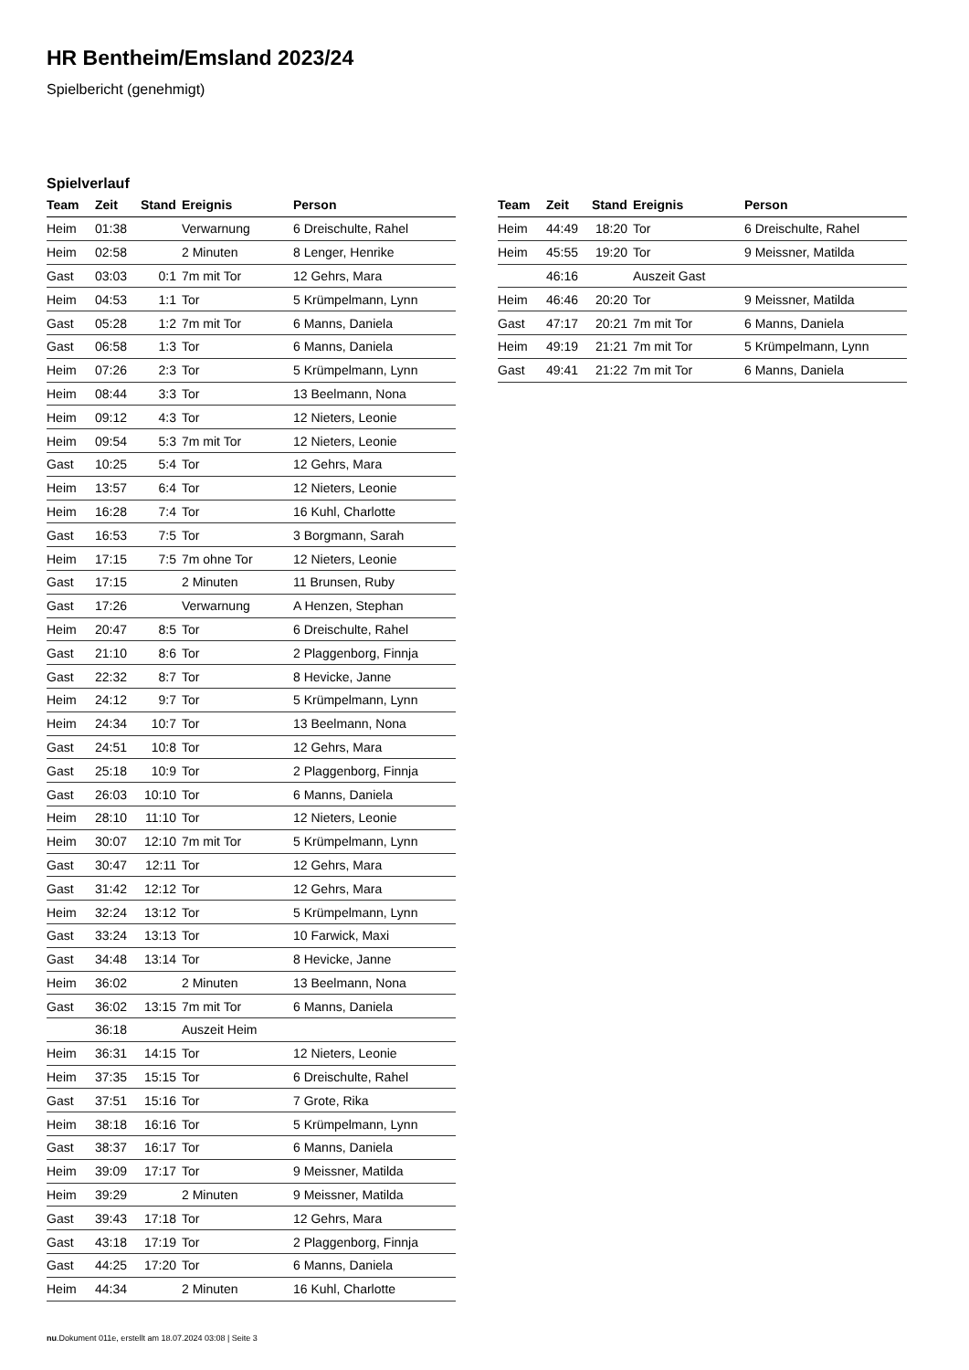HR Bentheim/Emsland 2023/24
Spielbericht (genehmigt)
Spielverlauf
| Team | Zeit | Stand | Ereignis | Person |
| --- | --- | --- | --- | --- |
| Heim | 01:38 | | Verwarnung | 6 Dreischulte, Rahel |
| Heim | 02:58 | | 2 Minuten | 8 Lenger, Henrike |
| Gast | 03:03 | 0:1 | 7m mit Tor | 12 Gehrs, Mara |
| Heim | 04:53 | 1:1 | Tor | 5 Krümpelmann, Lynn |
| Gast | 05:28 | 1:2 | 7m mit Tor | 6 Manns, Daniela |
| Gast | 06:58 | 1:3 | Tor | 6 Manns, Daniela |
| Heim | 07:26 | 2:3 | Tor | 5 Krümpelmann, Lynn |
| Heim | 08:44 | 3:3 | Tor | 13 Beelmann, Nona |
| Heim | 09:12 | 4:3 | Tor | 12 Nieters, Leonie |
| Heim | 09:54 | 5:3 | 7m mit Tor | 12 Nieters, Leonie |
| Gast | 10:25 | 5:4 | Tor | 12 Gehrs, Mara |
| Heim | 13:57 | 6:4 | Tor | 12 Nieters, Leonie |
| Heim | 16:28 | 7:4 | Tor | 16 Kuhl, Charlotte |
| Gast | 16:53 | 7:5 | Tor | 3 Borgmann, Sarah |
| Heim | 17:15 | 7:5 | 7m ohne Tor | 12 Nieters, Leonie |
| Gast | 17:15 | | 2 Minuten | 11 Brunsen, Ruby |
| Gast | 17:26 | | Verwarnung | A Henzen, Stephan |
| Heim | 20:47 | 8:5 | Tor | 6 Dreischulte, Rahel |
| Gast | 21:10 | 8:6 | Tor | 2 Plaggenborg, Finnja |
| Gast | 22:32 | 8:7 | Tor | 8 Hevicke, Janne |
| Heim | 24:12 | 9:7 | Tor | 5 Krümpelmann, Lynn |
| Heim | 24:34 | 10:7 | Tor | 13 Beelmann, Nona |
| Gast | 24:51 | 10:8 | Tor | 12 Gehrs, Mara |
| Gast | 25:18 | 10:9 | Tor | 2 Plaggenborg, Finnja |
| Gast | 26:03 | 10:10 | Tor | 6 Manns, Daniela |
| Heim | 28:10 | 11:10 | Tor | 12 Nieters, Leonie |
| Heim | 30:07 | 12:10 | 7m mit Tor | 5 Krümpelmann, Lynn |
| Gast | 30:47 | 12:11 | Tor | 12 Gehrs, Mara |
| Gast | 31:42 | 12:12 | Tor | 12 Gehrs, Mara |
| Heim | 32:24 | 13:12 | Tor | 5 Krümpelmann, Lynn |
| Gast | 33:24 | 13:13 | Tor | 10 Farwick, Maxi |
| Gast | 34:48 | 13:14 | Tor | 8 Hevicke, Janne |
| Heim | 36:02 | | 2 Minuten | 13 Beelmann, Nona |
| Gast | 36:02 | 13:15 | 7m mit Tor | 6 Manns, Daniela |
| | 36:18 | | Auszeit Heim | |
| Heim | 36:31 | 14:15 | Tor | 12 Nieters, Leonie |
| Heim | 37:35 | 15:15 | Tor | 6 Dreischulte, Rahel |
| Gast | 37:51 | 15:16 | Tor | 7 Grote, Rika |
| Heim | 38:18 | 16:16 | Tor | 5 Krümpelmann, Lynn |
| Gast | 38:37 | 16:17 | Tor | 6 Manns, Daniela |
| Heim | 39:09 | 17:17 | Tor | 9 Meissner, Matilda |
| Heim | 39:29 | | 2 Minuten | 9 Meissner, Matilda |
| Gast | 39:43 | 17:18 | Tor | 12 Gehrs, Mara |
| Gast | 43:18 | 17:19 | Tor | 2 Plaggenborg, Finnja |
| Gast | 44:25 | 17:20 | Tor | 6 Manns, Daniela |
| Heim | 44:34 | | 2 Minuten | 16 Kuhl, Charlotte |
| Team | Zeit | Stand | Ereignis | Person |
| --- | --- | --- | --- | --- |
| Heim | 44:49 | 18:20 | Tor | 6 Dreischulte, Rahel |
| Heim | 45:55 | 19:20 | Tor | 9 Meissner, Matilda |
| | 46:16 | | Auszeit Gast | |
| Heim | 46:46 | 20:20 | Tor | 9 Meissner, Matilda |
| Gast | 47:17 | 20:21 | 7m mit Tor | 6 Manns, Daniela |
| Heim | 49:19 | 21:21 | 7m mit Tor | 5 Krümpelmann, Lynn |
| Gast | 49:41 | 21:22 | 7m mit Tor | 6 Manns, Daniela |
nu.Dokument 011e, erstellt am 18.07.2024 03:08 | Seite 3